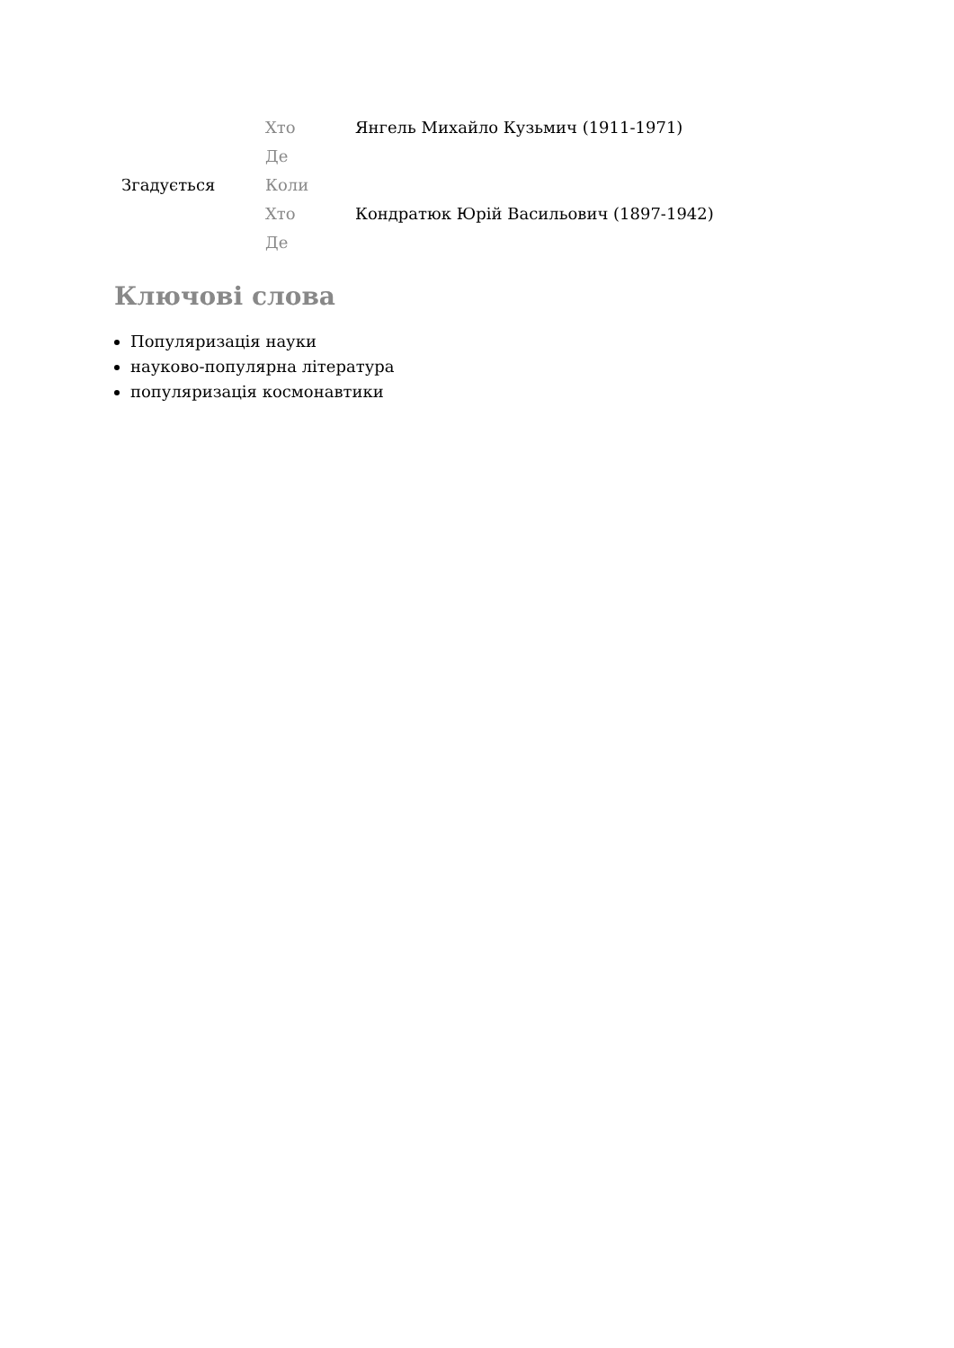| Згадується | Хто | Янгель Михайло Кузьмич (1911-1971) |
| | Де | |
| | Коли | |
| | Хто | Кондратюк Юрій Васильович (1897-1942) |
| | Де | |
Ключові слова
Популяризація науки
науково-популярна література
популяризація космонавтики